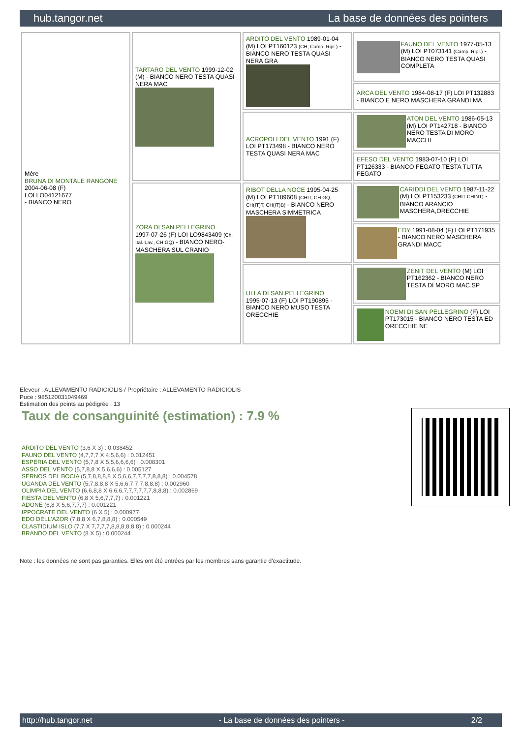hub.tangor.net La base de données des pointers
| Mère BRUNA DI MONTALE RANGONE 2004-06-08 (F) LOI LO04121677 - BIANCO NERO | TARTARO DEL VENTO 1999-12-02 (M) - BIANCO NERO TESTA QUASI NERA MAC | ARDITO DEL VENTO 1989-01-04 (M) LOI PT160123 (CH, Camp. Ripr.) - BIANCO NERO TESTA QUASI NERA GRA | FAUNO DEL VENTO 1977-05-13 (M) LOI PT073141 (Camp. Ripr.) - BIANCO NERO TESTA QUASI COMPLETA |
| | | | ARCA DEL VENTO 1984-08-17 (F) LOI PT132883 - BIANCO E NERO MASCHERA GRANDI MA |
| | | ACROPOLI DEL VENTO 1991 (F) LOI PT173498 - BIANCO NERO TESTA QUASI NERA MAC | ATON DEL VENTO 1986-05-13 (M) LOI PT142718 - BIANCO NERO TESTA DI MORO MACCHI |
| | | | EFESO DEL VENTO 1983-07-10 (F) LOI PT126333 - BIANCO FEGATO TESTA TUTTA FEGATO |
| | ZORA DI SAN PELLEGRINO 1997-07-26 (F) LOI LO9843409 (Ch. Ital. Lav., CH GQ) - BIANCO NERO-MASCHERA SUL CRANIO | RIBOT DELLA NOCE 1995-04-25 (M) LOI PT189608 (CHIT, CH GQ, CH(IT)T, CH(IT)B) - BIANCO NERO MASCHERA SIMMETRICA | CARIDDI DEL VENTO 1987-11-22 (M) LOI PT153233 (CHIT CHINT) - BIANCO ARANCIO MASCHERA,ORECCHIE |
| | | | EDY 1991-08-04 (F) LOI PT171935 - BIANCO NERO MASCHERA GRANDI MACC |
| | | ULLA DI SAN PELLEGRINO 1995-07-13 (F) LOI PT190895 - BIANCO NERO MUSO TESTA ORECCHIE | ZENIT DEL VENTO (M) LOI PT162362 - BIANCO NERO TESTA DI MORO MAC.SP |
| | | | NOEMI DI SAN PELLEGRINO (F) LOI PT173015 - BIANCO NERO TESTA ED ORECCHIE NE |
Eleveur : ALLEVAMENTO RADICIOLIS / Propriétaire : ALLEVAMENTO RADICIOLIS
Puce : 985120031049469
Estimation des points au pédigrée : 13
Taux de consanguinité (estimation) : 7.9 %
ARDITO DEL VENTO (3,6 X 3) : 0.038452
FAUNO DEL VENTO (4,7,7,7 X 4,5,6,6) : 0.012451
ESPERIA DEL VENTO (5,7,8 X 5,5,6,6,6,6) : 0.008301
ASSO DEL VENTO (5,7,8,8 X 5,6,6,6) : 0.005127
SERNOS DEL BOCIA (5,7,8,8,8,8 X 5,6,6,7,7,7,7,8,8,8) : 0.004578
UGANDA DEL VENTO (5,7,8,8,8 X 5,6,6,7,7,7,8,8,8) : 0.002960
OLIMPIA DEL VENTO (6,6,8,8 X 6,6,6,7,7,7,7,7,7,8,8,8) : 0.002869
FIESTA DEL VENTO (6,8 X 5,6,7,7,7) : 0.001221
ADONE (6,8 X 5,6,7,7,7) : 0.001221
IPPOCRATE DEL VENTO (6 X 5) : 0.000977
EDO DELL'AZOR (7,8,8 X 6,7,8,8,8) : 0.000549
CLASTIDIUM ISLO (7,7 X 7,7,7,7,8,8,8,8,8,8) : 0.000244
BRANDO DEL VENTO (8 X 5) : 0.000244
Note : les données ne sont pas garanties. Elles ont été entrées par les membres sans garantie d'exactitude.
http://hub.tangor.net - La base de données des pointers - 2/2